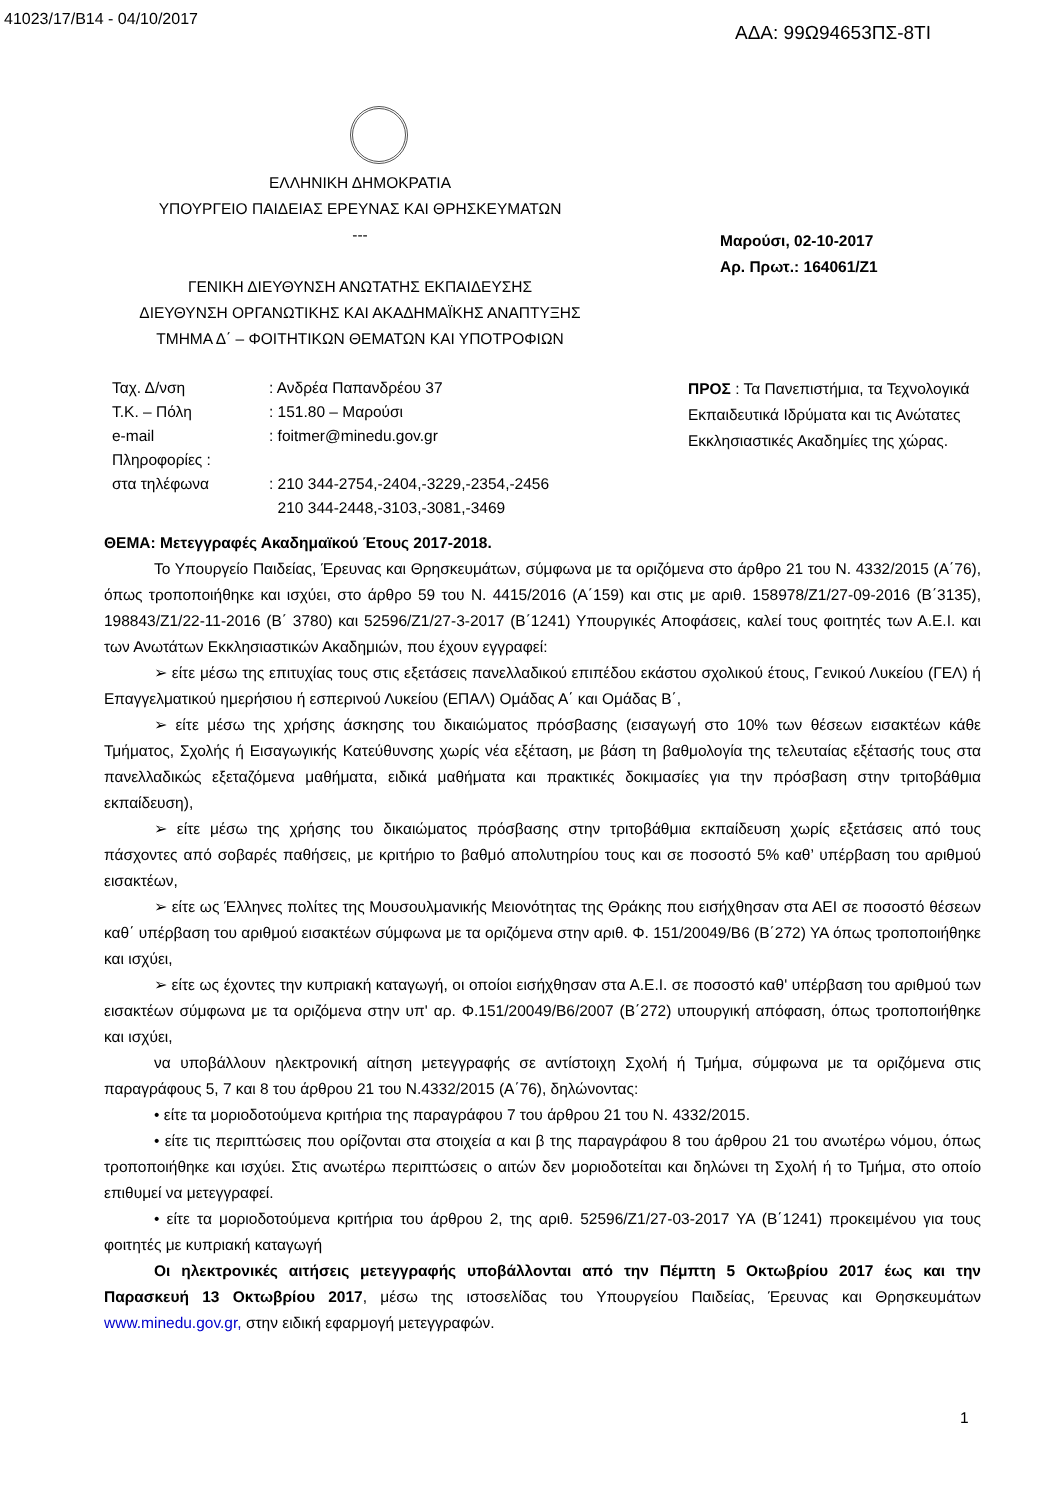41023/17/Β14 - 04/10/2017 ΑΔΑ: 99Ω94653ΠΣ-8ΤΙ
ΕΛΛΗΝΙΚΗ ΔΗΜΟΚΡΑΤΙΑ
ΥΠΟΥΡΓΕΙΟ ΠΑΙΔΕΙΑΣ ΕΡΕΥΝΑΣ ΚΑΙ ΘΡΗΣΚΕΥΜΑΤΩΝ
---
ΓΕΝΙΚΗ ΔΙΕΥΘΥΝΣΗ ΑΝΩΤΑΤΗΣ ΕΚΠΑΙΔΕΥΣΗΣ
ΔΙΕΥΘΥΝΣΗ ΟΡΓΑΝΩΤΙΚΗΣ ΚΑΙ ΑΚΑΔΗΜΑΪΚΗΣ ΑΝΑΠΤΥΞΗΣ
ΤΜΗΜΑ Δ΄ – ΦΟΙΤΗΤΙΚΩΝ ΘΕΜΑΤΩΝ ΚΑΙ ΥΠΟΤΡΟΦΙΩΝ
Μαρούσι, 02-10-2017
Αρ. Πρωτ.: 164061/Ζ1
| Ταχ. Δ/νση | : Ανδρέα Παπανδρέου 37 |
| Τ.Κ. – Πόλη | : 151.80 – Μαρούσι |
| e-mail | : foitmer@minedu.gov.gr |
| Πληροφορίες : | |
| στα τηλέφωνα | : 210 344-2754,-2404,-3229,-2354,-2456 210 344-2448,-3103,-3081,-3469 |
ΠΡΟΣ : Τα Πανεπιστήμια, τα Τεχνολογικά Εκπαιδευτικά Ιδρύματα και τις Ανώτατες Εκκλησιαστικές Ακαδημίες της χώρας.
ΘΕΜΑ: Μετεγγραφές Ακαδημαϊκού Έτους 2017-2018.
Το Υπουργείο Παιδείας, Έρευνας και Θρησκευμάτων, σύμφωνα με τα οριζόμενα στο άρθρο 21 του Ν. 4332/2015 (Α΄76), όπως τροποποιήθηκε και ισχύει, στο άρθρο 59 του Ν. 4415/2016 (Α΄159) και στις με αριθ. 158978/Ζ1/27-09-2016 (Β΄3135), 198843/Ζ1/22-11-2016 (Β΄ 3780) και 52596/Ζ1/27-3-2017 (Β΄1241) Υπουργικές Αποφάσεις, καλεί τους φοιτητές των Α.Ε.Ι. και των Ανωτάτων Εκκλησιαστικών Ακαδημιών, που έχουν εγγραφεί:
➢ είτε μέσω της επιτυχίας τους στις εξετάσεις πανελλαδικού επιπέδου εκάστου σχολικού έτους, Γενικού Λυκείου (ΓΕΛ) ή Επαγγελματικού ημερήσιου ή εσπερινού Λυκείου (ΕΠΑΛ) Ομάδας Α΄ και Ομάδας Β΄,
➢ είτε μέσω της χρήσης άσκησης του δικαιώματος πρόσβασης (εισαγωγή στο 10% των θέσεων εισακτέων κάθε Τμήματος, Σχολής ή Εισαγωγικής Κατεύθυνσης χωρίς νέα εξέταση, με βάση τη βαθμολογία της τελευταίας εξέτασής τους στα πανελλαδικώς εξεταζόμενα μαθήματα, ειδικά μαθήματα και πρακτικές δοκιμασίες για την πρόσβαση στην τριτοβάθμια εκπαίδευση),
➢ είτε μέσω της χρήσης του δικαιώματος πρόσβασης στην τριτοβάθμια εκπαίδευση χωρίς εξετάσεις από τους πάσχοντες από σοβαρές παθήσεις, με κριτήριο το βαθμό απολυτηρίου τους και σε ποσοστό 5% καθ’ υπέρβαση του αριθμού εισακτέων,
➢ είτε ως Έλληνες πολίτες της Μουσουλμανικής Μειονότητας της Θράκης που εισήχθησαν στα ΑΕΙ σε ποσοστό θέσεων καθ΄ υπέρβαση του αριθμού εισακτέων σύμφωνα με τα οριζόμενα στην αριθ. Φ. 151/20049/Β6 (Β΄272) ΥΑ όπως τροποποιήθηκε και ισχύει,
➢ είτε ως έχοντες την κυπριακή καταγωγή, οι οποίοι εισήχθησαν στα Α.Ε.Ι. σε ποσοστό καθ' υπέρβαση του αριθμού των εισακτέων σύμφωνα με τα οριζόμενα στην υπ' αρ. Φ.151/20049/Β6/2007 (Β΄272) υπουργική απόφαση, όπως τροποποιήθηκε και ισχύει,
να υποβάλλουν ηλεκτρονική αίτηση μετεγγραφής σε αντίστοιχη Σχολή ή Τμήμα, σύμφωνα με τα οριζόμενα στις παραγράφους 5, 7 και 8 του άρθρου 21 του Ν.4332/2015 (Α΄76), δηλώνοντας:
• είτε τα μοριοδοτούμενα κριτήρια της παραγράφου 7 του άρθρου 21 του Ν. 4332/2015.
• είτε τις περιπτώσεις που ορίζονται στα στοιχεία α και β της παραγράφου 8 του άρθρου 21 του ανωτέρω νόμου, όπως τροποποιήθηκε και ισχύει. Στις ανωτέρω περιπτώσεις ο αιτών δεν μοριοδοτείται και δηλώνει τη Σχολή ή το Τμήμα, στο οποίο επιθυμεί να μετεγγραφεί.
• είτε τα μοριοδοτούμενα κριτήρια του άρθρου 2, της αριθ. 52596/Ζ1/27-03-2017 ΥΑ (Β΄1241) προκειμένου για τους φοιτητές με κυπριακή καταγωγή
Οι ηλεκτρονικές αιτήσεις μετεγγραφής υποβάλλονται από την Πέμπτη 5 Οκτωβρίου 2017 έως και την Παρασκευή 13 Οκτωβρίου 2017, μέσω της ιστοσελίδας του Υπουργείου Παιδείας, Έρευνας και Θρησκευμάτων www.minedu.gov.gr, στην ειδική εφαρμογή μετεγγραφών.
1